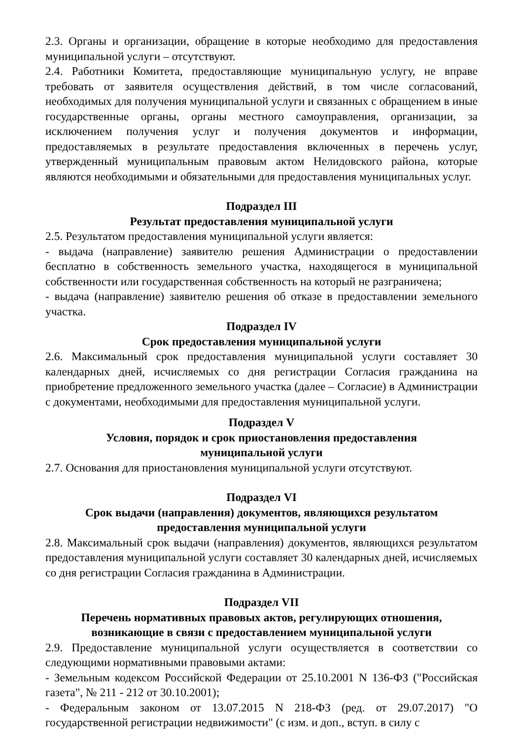2.3. Органы и организации, обращение в которые необходимо для предоставления муниципальной услуги – отсутствуют.
2.4. Работники Комитета, предоставляющие муниципальную услугу, не вправе требовать от заявителя осуществления действий, в том числе согласований, необходимых для получения муниципальной услуги и связанных с обращением в иные государственные органы, органы местного самоуправления, организации, за исключением получения услуг и получения документов и информации, предоставляемых в результате предоставления включенных в перечень услуг, утвержденный муниципальным правовым актом Нелидовского района, которые являются необходимыми и обязательными для предоставления муниципальных услуг.
Подраздел III
Результат предоставления муниципальной услуги
2.5. Результатом предоставления муниципальной услуги является:
- выдача (направление) заявителю решения Администрации о предоставлении бесплатно в собственность земельного участка, находящегося в муниципальной собственности или государственная собственность на который не разграничена;
- выдача (направление) заявителю решения об отказе в предоставлении земельного участка.
Подраздел IV
Срок предоставления муниципальной услуги
2.6. Максимальный срок предоставления муниципальной услуги составляет 30 календарных дней, исчисляемых со дня регистрации Согласия гражданина на приобретение предложенного земельного участка (далее – Согласие) в Администрации с документами, необходимыми для предоставления муниципальной услуги.
Подраздел V
Условия, порядок и срок приостановления предоставления
муниципальной услуги
2.7. Основания для приостановления муниципальной услуги отсутствуют.
Подраздел VI
Срок выдачи (направления) документов, являющихся результатом
предоставления муниципальной услуги
2.8. Максимальный срок выдачи (направления) документов, являющихся результатом предоставления муниципальной услуги составляет 30 календарных дней, исчисляемых со дня регистрации Согласия гражданина в Администрации.
Подраздел VII
Перечень нормативных правовых актов, регулирующих отношения,
возникающие в связи с предоставлением муниципальной услуги
2.9. Предоставление муниципальной услуги осуществляется в соответствии со следующими нормативными правовыми актами:
- Земельным кодексом Российской Федерации от 25.10.2001 N 136-ФЗ ("Российская газета", № 211 - 212 от 30.10.2001);
- Федеральным законом от 13.07.2015 N 218-ФЗ (ред. от 29.07.2017) "О государственной регистрации недвижимости" (с изм. и доп., вступ. в силу с